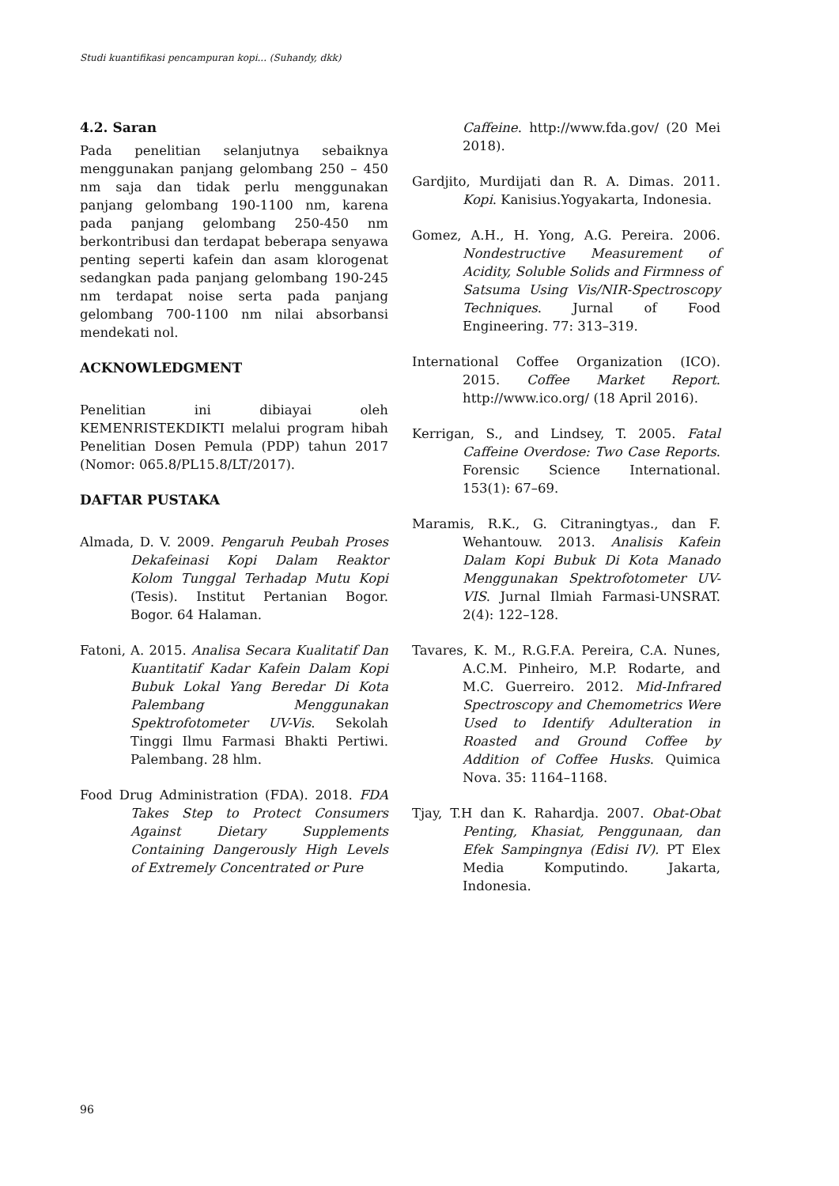Studi kuantifikasi pencampuran kopi... (Suhandy, dkk)
4.2. Saran
Pada penelitian selanjutnya sebaiknya menggunakan panjang gelombang 250 – 450 nm saja dan tidak perlu menggunakan panjang gelombang 190-1100 nm, karena pada panjang gelombang 250-450 nm berkontribusi dan terdapat beberapa senyawa penting seperti kafein dan asam klorogenat sedangkan pada panjang gelombang 190-245 nm terdapat noise serta pada panjang gelombang 700-1100 nm nilai absorbansi mendekati nol.
ACKNOWLEDGMENT
Penelitian ini dibiayai oleh KEMENRISTEKDIKTI melalui program hibah Penelitian Dosen Pemula (PDP) tahun 2017 (Nomor: 065.8/PL15.8/LT/2017).
DAFTAR PUSTAKA
Almada, D. V. 2009. Pengaruh Peubah Proses Dekafeinasi Kopi Dalam Reaktor Kolom Tunggal Terhadap Mutu Kopi (Tesis). Institut Pertanian Bogor. Bogor. 64 Halaman.
Fatoni, A. 2015. Analisa Secara Kualitatif Dan Kuantitatif Kadar Kafein Dalam Kopi Bubuk Lokal Yang Beredar Di Kota Palembang Menggunakan Spektrofotometer UV-Vis. Sekolah Tinggi Ilmu Farmasi Bhakti Pertiwi. Palembang. 28 hlm.
Food Drug Administration (FDA). 2018. FDA Takes Step to Protect Consumers Against Dietary Supplements Containing Dangerously High Levels of Extremely Concentrated or Pure
Caffeine. http://www.fda.gov/ (20 Mei 2018).
Gardjito, Murdijati dan R. A. Dimas. 2011. Kopi. Kanisius.Yogyakarta, Indonesia.
Gomez, A.H., H. Yong, A.G. Pereira. 2006. Nondestructive Measurement of Acidity, Soluble Solids and Firmness of Satsuma Using Vis/NIR-Spectroscopy Techniques. Jurnal of Food Engineering. 77: 313–319.
International Coffee Organization (ICO). 2015. Coffee Market Report. http://www.ico.org/ (18 April 2016).
Kerrigan, S., and Lindsey, T. 2005. Fatal Caffeine Overdose: Two Case Reports. Forensic Science International. 153(1): 67–69.
Maramis, R.K., G. Citraningtyas., dan F. Wehantouw. 2013. Analisis Kafein Dalam Kopi Bubuk Di Kota Manado Menggunakan Spektrofotometer UV-VIS. Jurnal Ilmiah Farmasi-UNSRAT. 2(4): 122–128.
Tavares, K. M., R.G.F.A. Pereira, C.A. Nunes, A.C.M. Pinheiro, M.P. Rodarte, and M.C. Guerreiro. 2012. Mid-Infrared Spectroscopy and Chemometrics Were Used to Identify Adulteration in Roasted and Ground Coffee by Addition of Coffee Husks. Quimica Nova. 35: 1164–1168.
Tjay, T.H dan K. Rahardja. 2007. Obat-Obat Penting, Khasiat, Penggunaan, dan Efek Sampingnya (Edisi IV). PT Elex Media Komputindo. Jakarta, Indonesia.
96